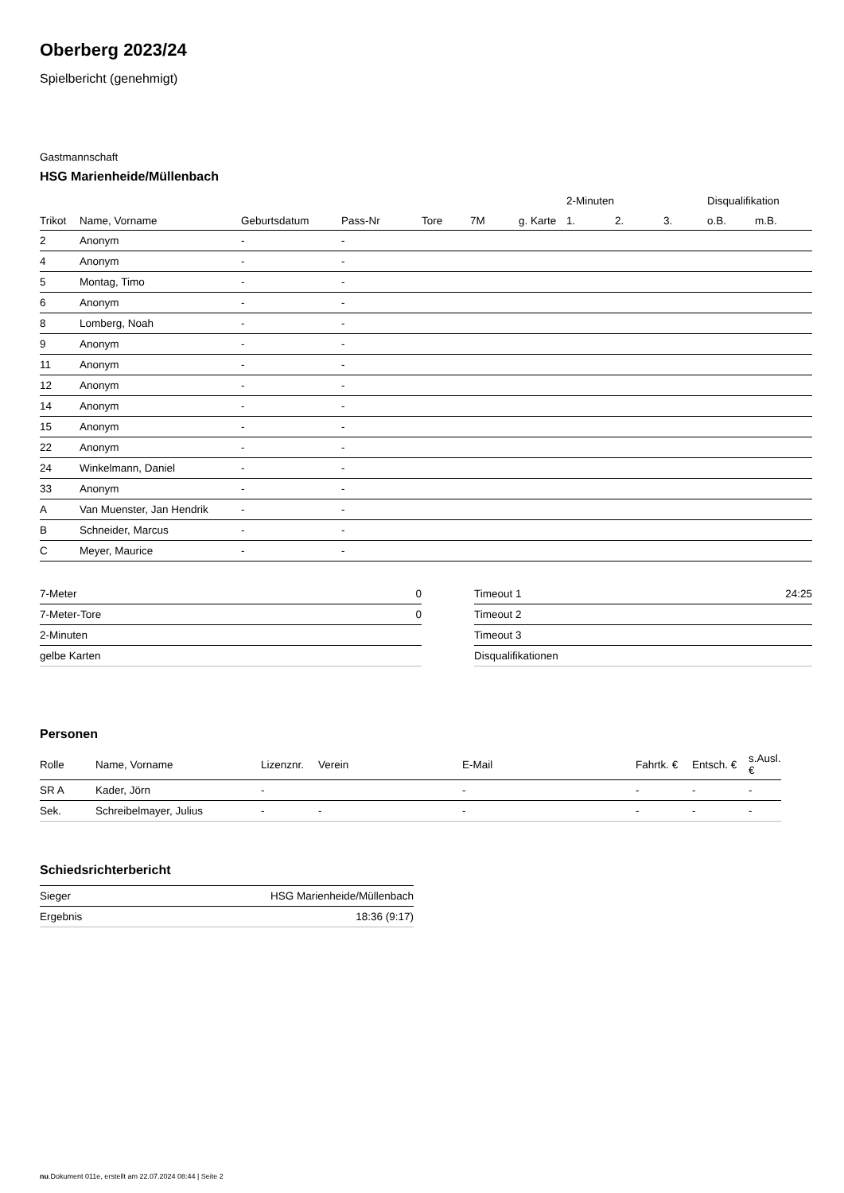Oberberg 2023/24
Spielbericht (genehmigt)
Gastmannschaft
HSG Marienheide/Müllenbach
| | | | | | | | 2-Minuten | | | Disqualifikation | |
| --- | --- | --- | --- | --- | --- | --- | --- | --- | --- | --- | --- |
| Trikot | Name, Vorname | Geburtsdatum | Pass-Nr | Tore | 7M | g. Karte | 1. | 2. | 3. | o.B. | m.B. |
| 2 | Anonym | - | - | | | | | | | | |
| 4 | Anonym | - | - | | | | | | | | |
| 5 | Montag, Timo | - | - | | | | | | | | |
| 6 | Anonym | - | - | | | | | | | | |
| 8 | Lomberg, Noah | - | - | | | | | | | | |
| 9 | Anonym | - | - | | | | | | | | |
| 11 | Anonym | - | - | | | | | | | | |
| 12 | Anonym | - | - | | | | | | | | |
| 14 | Anonym | - | - | | | | | | | | |
| 15 | Anonym | - | - | | | | | | | | |
| 22 | Anonym | - | - | | | | | | | | |
| 24 | Winkelmann, Daniel | - | - | | | | | | | | |
| 33 | Anonym | - | - | | | | | | | | |
| A | Van Muenster, Jan Hendrik | - | - | | | | | | | | |
| B | Schneider, Marcus | - | - | | | | | | | | |
| C | Meyer, Maurice | - | - | | | | | | | | |
| 7-Meter | 0 |
| 7-Meter-Tore | 0 |
| 2-Minuten | |
| gelbe Karten | |
| Timeout 1 | 24:25 |
| Timeout 2 | |
| Timeout 3 | |
| Disqualifikationen | |
Personen
| Rolle | Name, Vorname | Lizenznr. | Verein | E-Mail | Fahrtk. € | Entsch. € | s.Ausl. € |
| --- | --- | --- | --- | --- | --- | --- | --- |
| SR A | Kader, Jörn | - | | - | - | - | - |
| Sek. | Schreibelmayer, Julius | - | - | - | - | - | - |
Schiedsrichterbericht
| Sieger | HSG Marienheide/Müllenbach |
| Ergebnis | 18:36 (9:17) |
nu.Dokument 011e, erstellt am 22.07.2024 08:44 | Seite 2